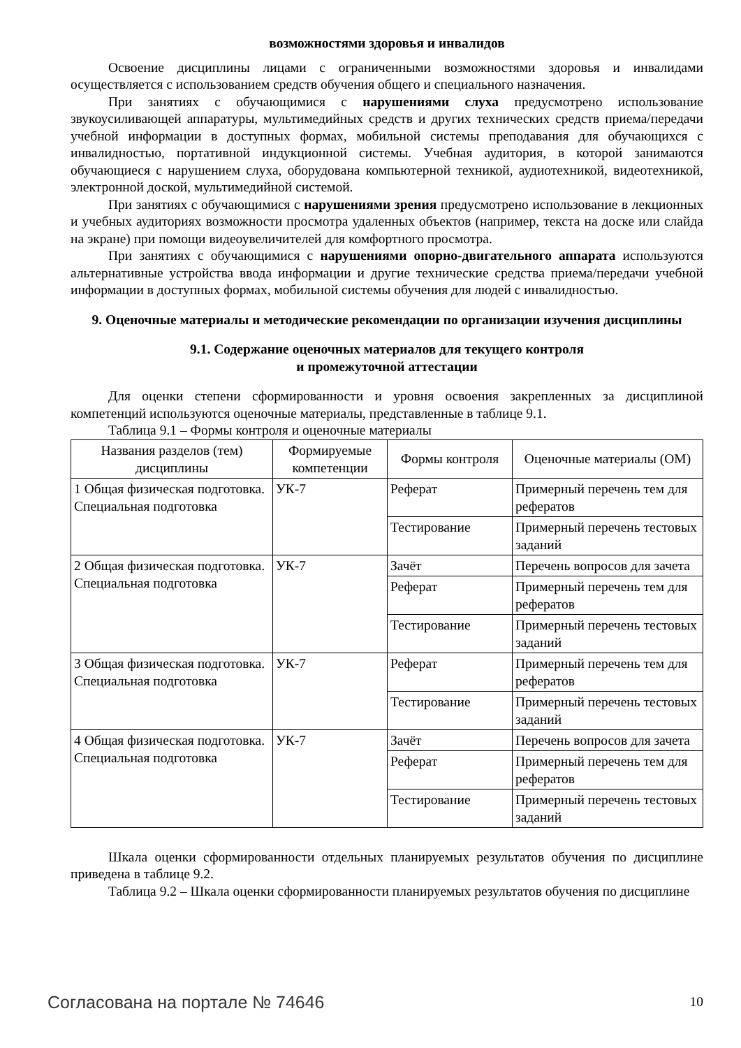возможностями здоровья и инвалидов
Освоение дисциплины лицами с ограниченными возможностями здоровья и инвалидами осуществляется с использованием средств обучения общего и специального назначения.
При занятиях с обучающимися с нарушениями слуха предусмотрено использование звукоусиливающей аппаратуры, мультимедийных средств и других технических средств приема/передачи учебной информации в доступных формах, мобильной системы преподавания для обучающихся с инвалидностью, портативной индукционной системы. Учебная аудитория, в которой занимаются обучающиеся с нарушением слуха, оборудована компьютерной техникой, аудиотехникой, видеотехникой, электронной доской, мультимедийной системой.
При занятиях с обучающимися с нарушениями зрения предусмотрено использование в лекционных и учебных аудиториях возможности просмотра удаленных объектов (например, текста на доске или слайда на экране) при помощи видеоувеличителей для комфортного просмотра.
При занятиях с обучающимися с нарушениями опорно-двигательного аппарата используются альтернативные устройства ввода информации и другие технические средства приема/передачи учебной информации в доступных формах, мобильной системы обучения для людей с инвалидностью.
9. Оценочные материалы и методические рекомендации по организации изучения дисциплины
9.1. Содержание оценочных материалов для текущего контроля
и промежуточной аттестации
Для оценки степени сформированности и уровня освоения закрепленных за дисциплиной компетенций используются оценочные материалы, представленные в таблице 9.1.
Таблица 9.1 – Формы контроля и оценочные материалы
| Названия разделов (тем) дисциплины | Формируемые компетенции | Формы контроля | Оценочные материалы (ОМ) |
| --- | --- | --- | --- |
| 1 Общая физическая подготовка. Специальная подготовка | УК-7 | Реферат | Примерный перечень тем для рефератов |
| | | Тестирование | Примерный перечень тестовых заданий |
| 2 Общая физическая подготовка. Специальная подготовка | УК-7 | Зачёт | Перечень вопросов для зачета |
| | | Реферат | Примерный перечень тем для рефератов |
| | | Тестирование | Примерный перечень тестовых заданий |
| 3 Общая физическая подготовка. Специальная подготовка | УК-7 | Реферат | Примерный перечень тем для рефератов |
| | | Тестирование | Примерный перечень тестовых заданий |
| 4 Общая физическая подготовка. Специальная подготовка | УК-7 | Зачёт | Перечень вопросов для зачета |
| | | Реферат | Примерный перечень тем для рефератов |
| | | Тестирование | Примерный перечень тестовых заданий |
Шкала оценки сформированности отдельных планируемых результатов обучения по дисциплине приведена в таблице 9.2.
Таблица 9.2 – Шкала оценки сформированности планируемых результатов обучения по дисциплине
Согласована на портале № 74646 10